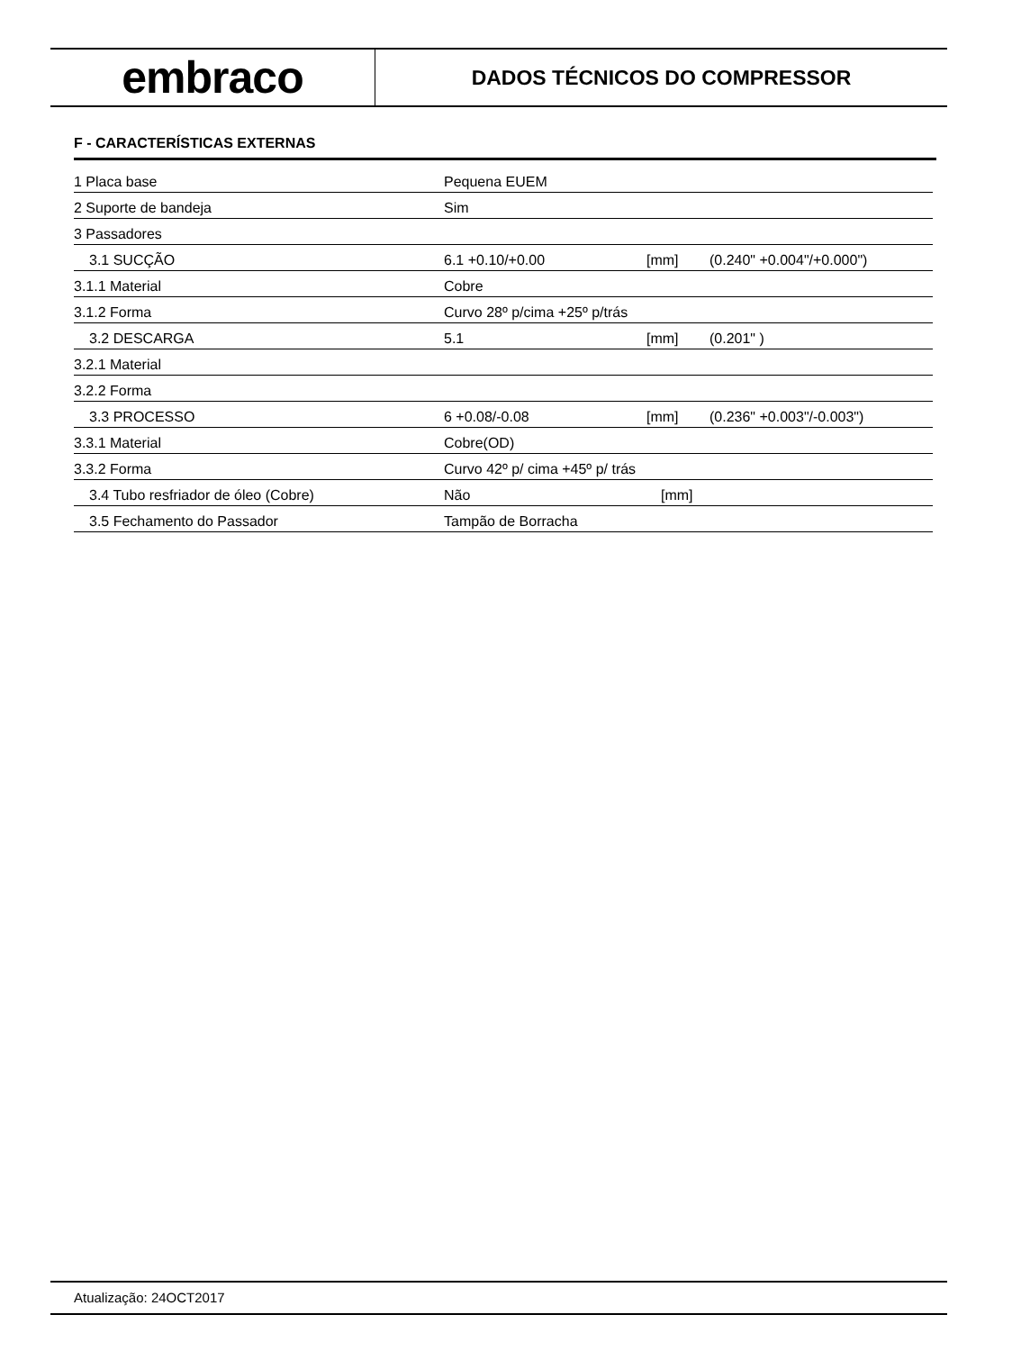embraco
DADOS TÉCNICOS DO COMPRESSOR
F - CARACTERÍSTICAS EXTERNAS
| 1 Placa base | Pequena EUEM | | |
| 2 Suporte de bandeja | Sim | | |
| 3 Passadores | | | |
| 3.1 SUCÇÃO | 6.1 +0.10/+0.00 | [mm] | (0.240" +0.004"/+0.000") |
| 3.1.1 Material | Cobre | | |
| 3.1.2 Forma | Curvo 28º p/cima +25º p/trás | | |
| 3.2 DESCARGA | 5.1 | [mm] | (0.201" ) |
| 3.2.1 Material | | | |
| 3.2.2 Forma | | | |
| 3.3 PROCESSO | 6 +0.08/-0.08 | [mm] | (0.236" +0.003"/-0.003") |
| 3.3.1 Material | Cobre(OD) | | |
| 3.3.2 Forma | Curvo 42º p/ cima +45º p/ trás | | |
| 3.4 Tubo resfriador de óleo (Cobre) | Não | [mm] | |
| 3.5 Fechamento do Passador | Tampão de Borracha | | |
Atualização: 24OCT2017